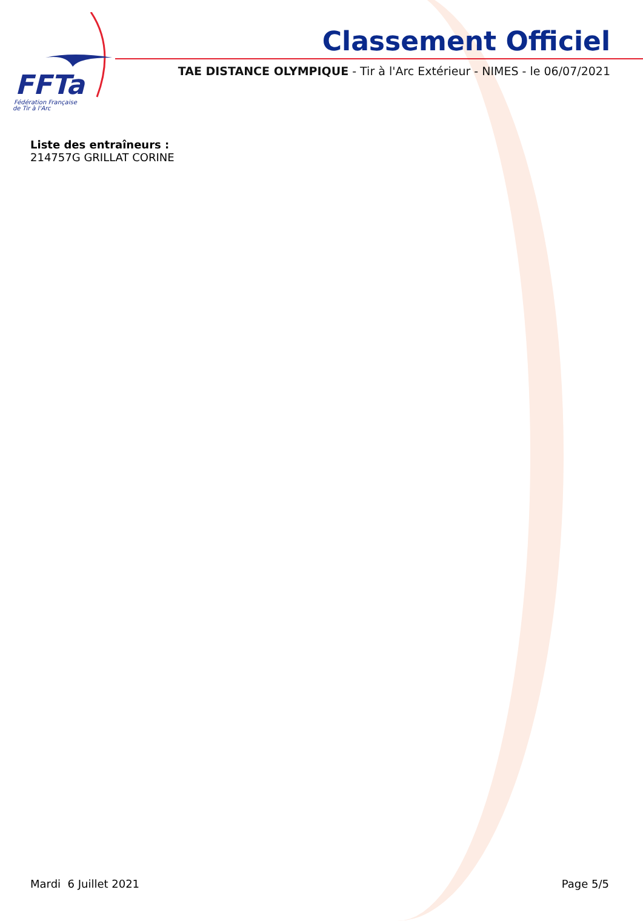FFTa
Fédération Française
de Tir à l'Arc
Classement Officiel
TAE DISTANCE OLYMPIQUE - Tir à l'Arc Extérieur - NIMES - le 06/07/2021
Liste des entraîneurs :
214757G GRILLAT CORINE
Mardi 6 Juillet 2021 Page 5/5